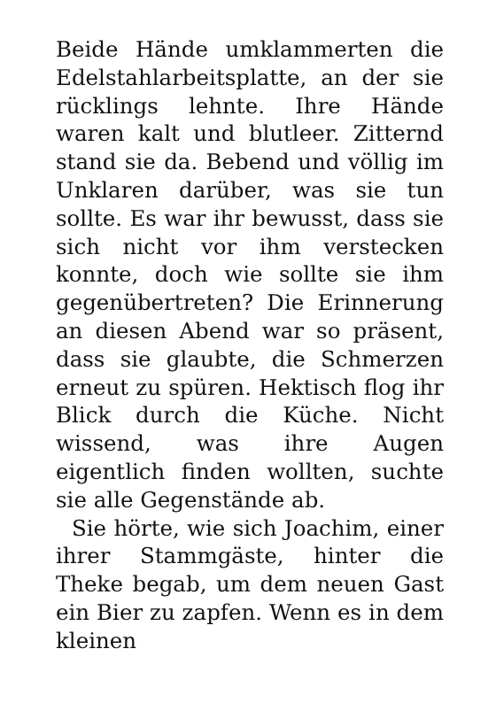Beide Hände umklammerten die Edelstahlarbeitsplatte, an der sie rücklings lehnte. Ihre Hände waren kalt und blutleer. Zitternd stand sie da. Bebend und völlig im Unklaren darüber, was sie tun sollte. Es war ihr bewusst, dass sie sich nicht vor ihm verstecken konnte, doch wie sollte sie ihm gegenübertreten? Die Erinnerung an diesen Abend war so präsent, dass sie glaubte, die Schmerzen erneut zu spüren. Hektisch flog ihr Blick durch die Küche. Nicht wissend, was ihre Augen eigentlich finden wollten, suchte sie alle Gegenstände ab.
Sie hörte, wie sich Joachim, einer ihrer Stammgäste, hinter die Theke begab, um dem neuen Gast ein Bier zu zapfen. Wenn es in dem kleinen